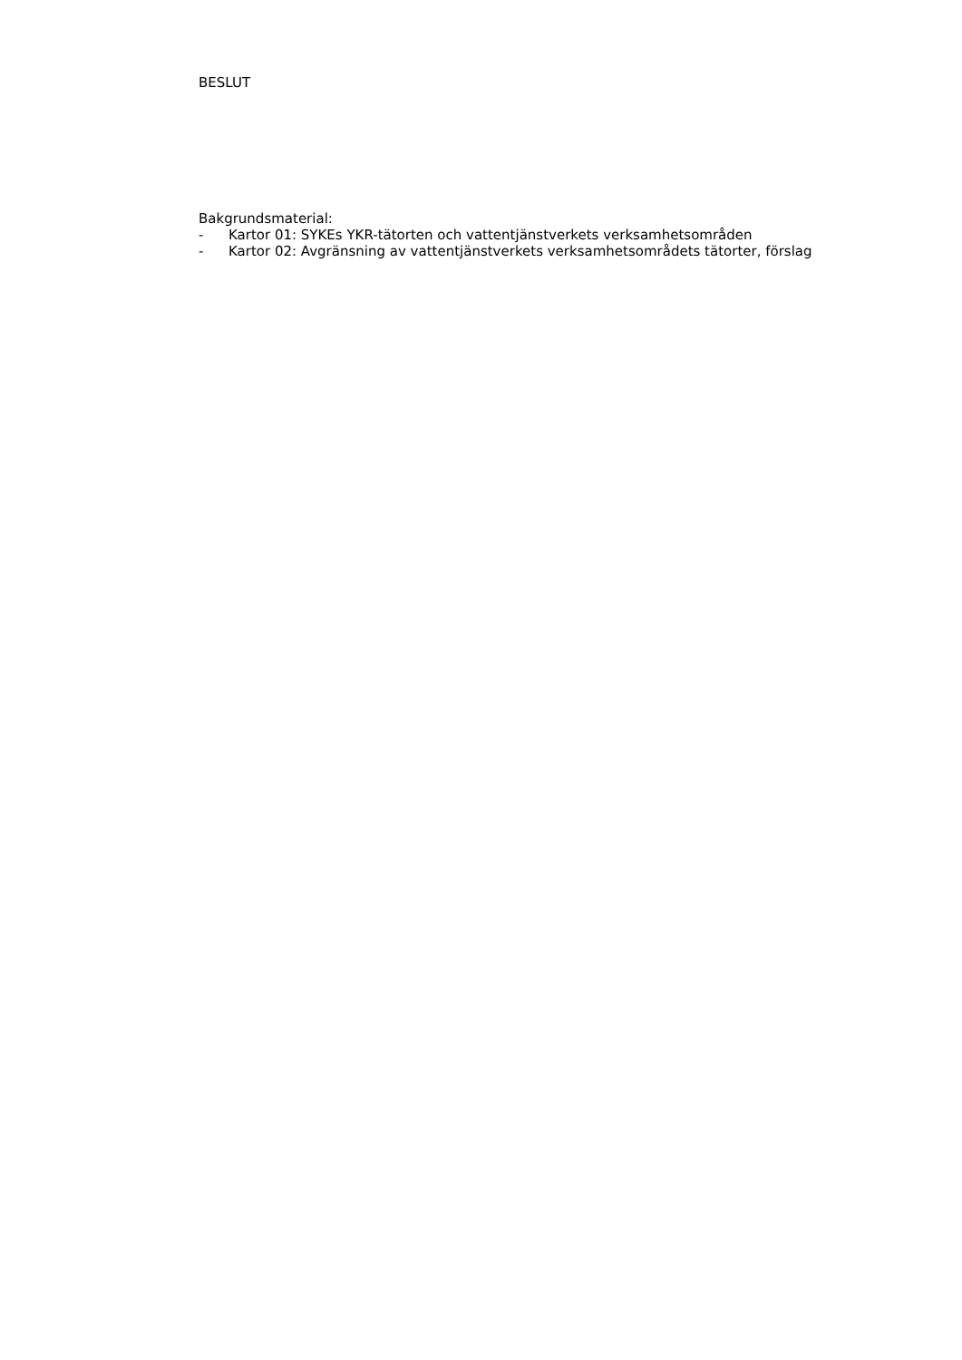BESLUT
Bakgrundsmaterial:
- Kartor 01: SYKEs YKR-tätorten och vattentjänstverkets verksamhetsområden
- Kartor 02: Avgränsning av vattentjänstverkets verksamhetsområdets tätorter, förslag